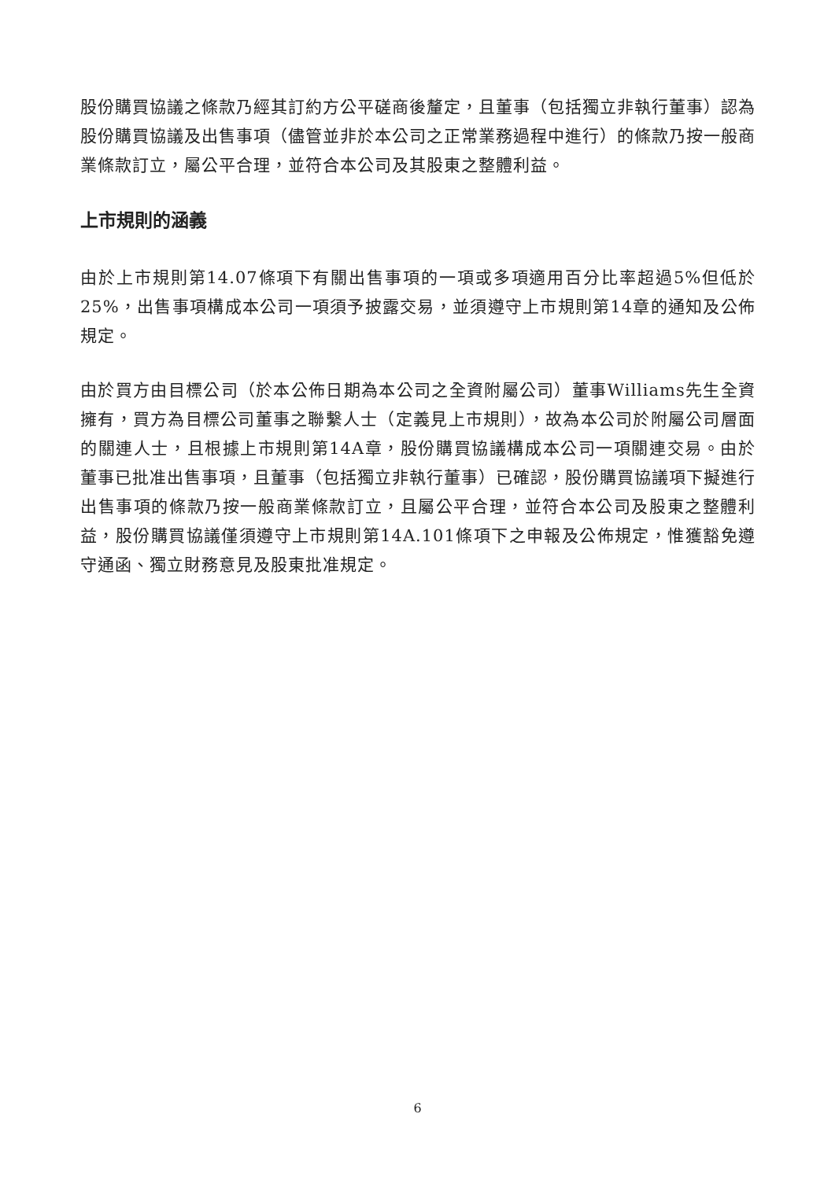股份購買協議之條款乃經其訂約方公平磋商後釐定，且董事（包括獨立非執行董事）認為股份購買協議及出售事項（儘管並非於本公司之正常業務過程中進行）的條款乃按一般商業條款訂立，屬公平合理，並符合本公司及其股東之整體利益。
上市規則的涵義
由於上市規則第14.07條項下有關出售事項的一項或多項適用百分比率超過5%但低於25%，出售事項構成本公司一項須予披露交易，並須遵守上市規則第14章的通知及公佈規定。
由於買方由目標公司（於本公佈日期為本公司之全資附屬公司）董事Williams先生全資擁有，買方為目標公司董事之聯繫人士（定義見上市規則），故為本公司於附屬公司層面的關連人士，且根據上市規則第14A章，股份購買協議構成本公司一項關連交易。由於董事已批准出售事項，且董事（包括獨立非執行董事）已確認，股份購買協議項下擬進行出售事項的條款乃按一般商業條款訂立，且屬公平合理，並符合本公司及股東之整體利益，股份購買協議僅須遵守上市規則第14A.101條項下之申報及公佈規定，惟獲豁免遵守通函、獨立財務意見及股東批准規定。
6